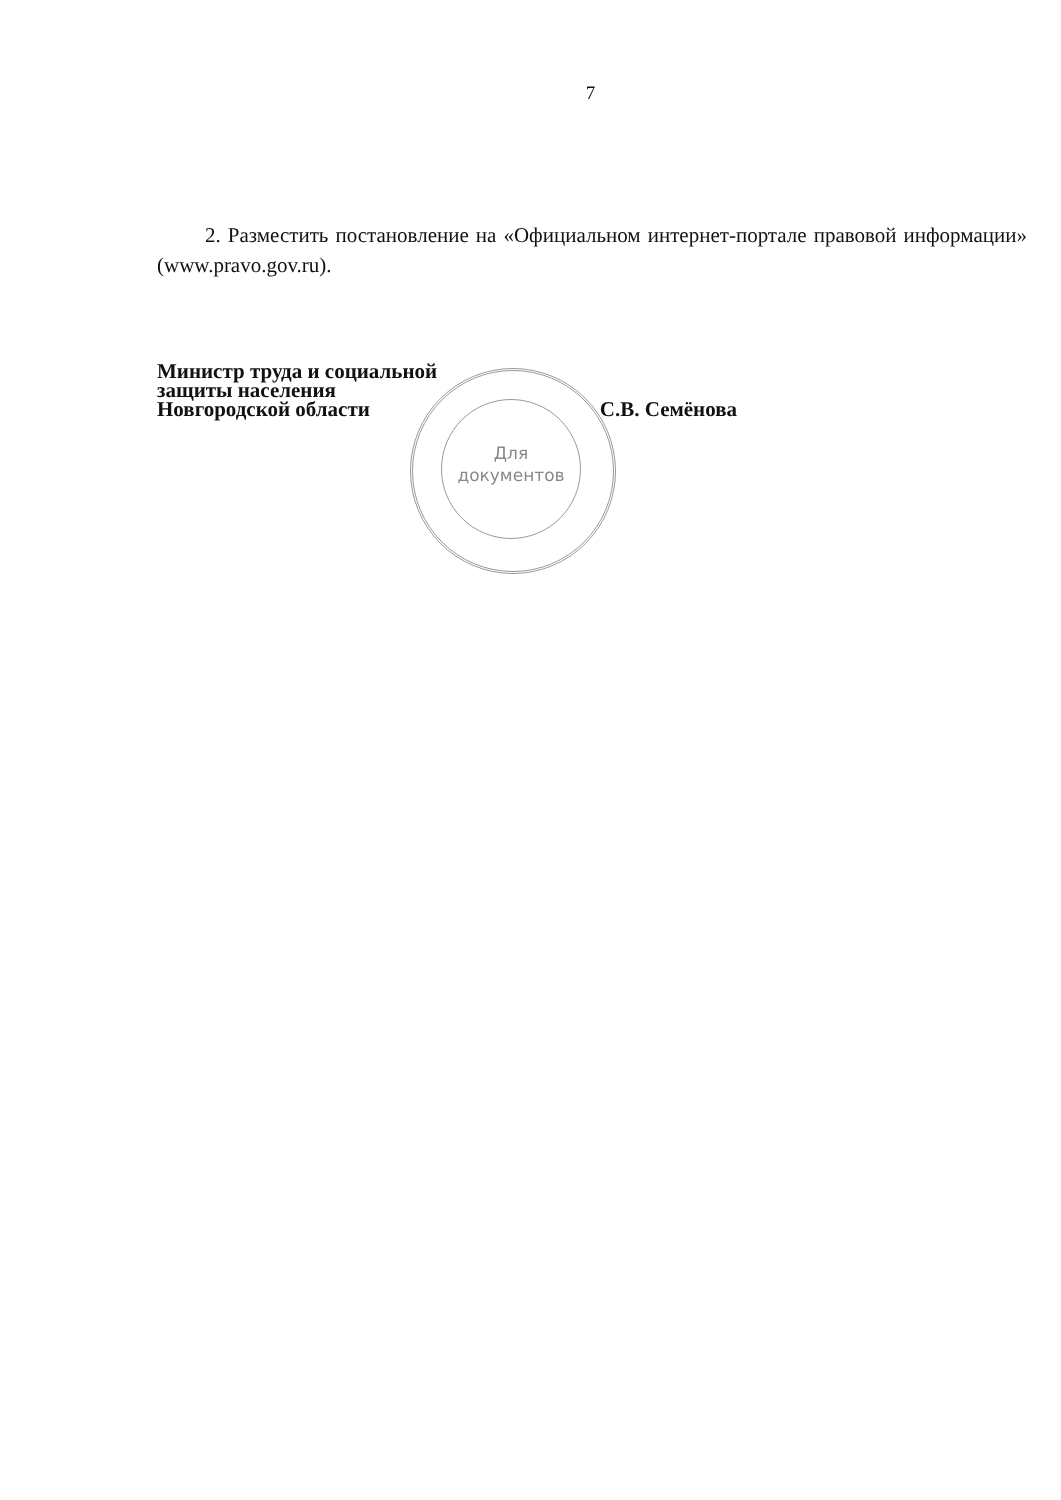7
2. Разместить постановление на «Официальном интернет-портале правовой информации» (www.pravo.gov.ru).
Для
документов
Министр труда и социальной
защиты населения
Новгородской области С.В. Семёнова